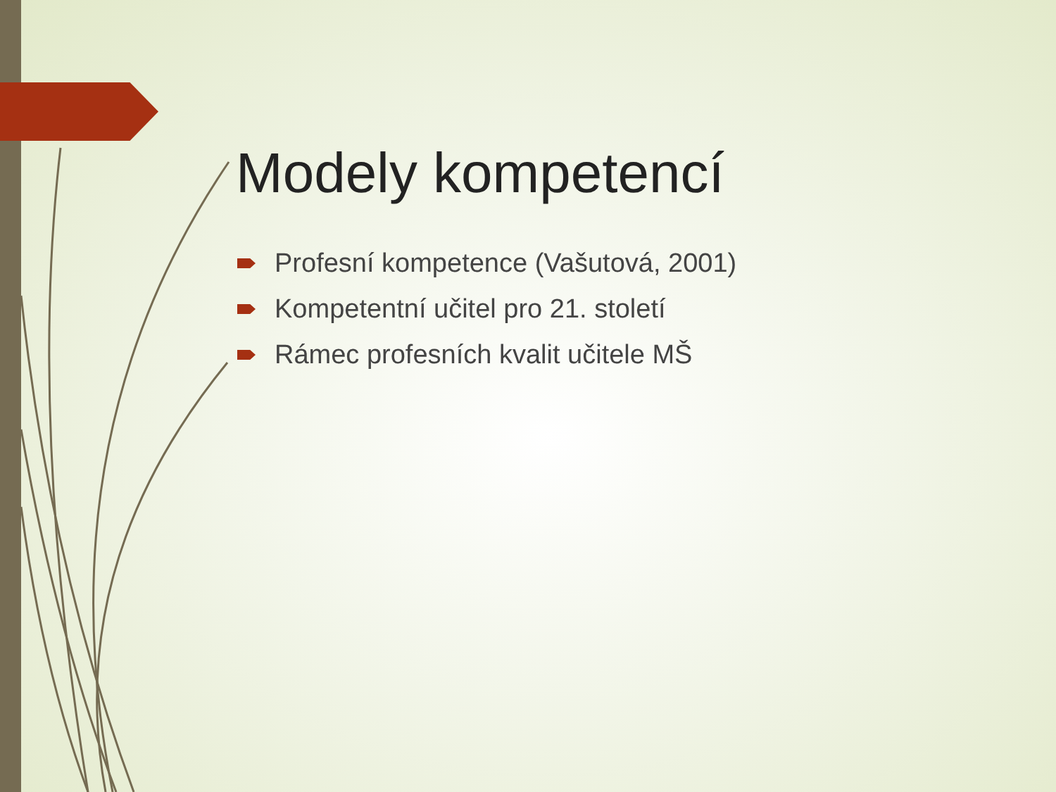Modely kompetencí
Profesní kompetence (Vašutová, 2001)
Kompetentní učitel pro 21. století
Rámec profesních kvalit učitele MŠ